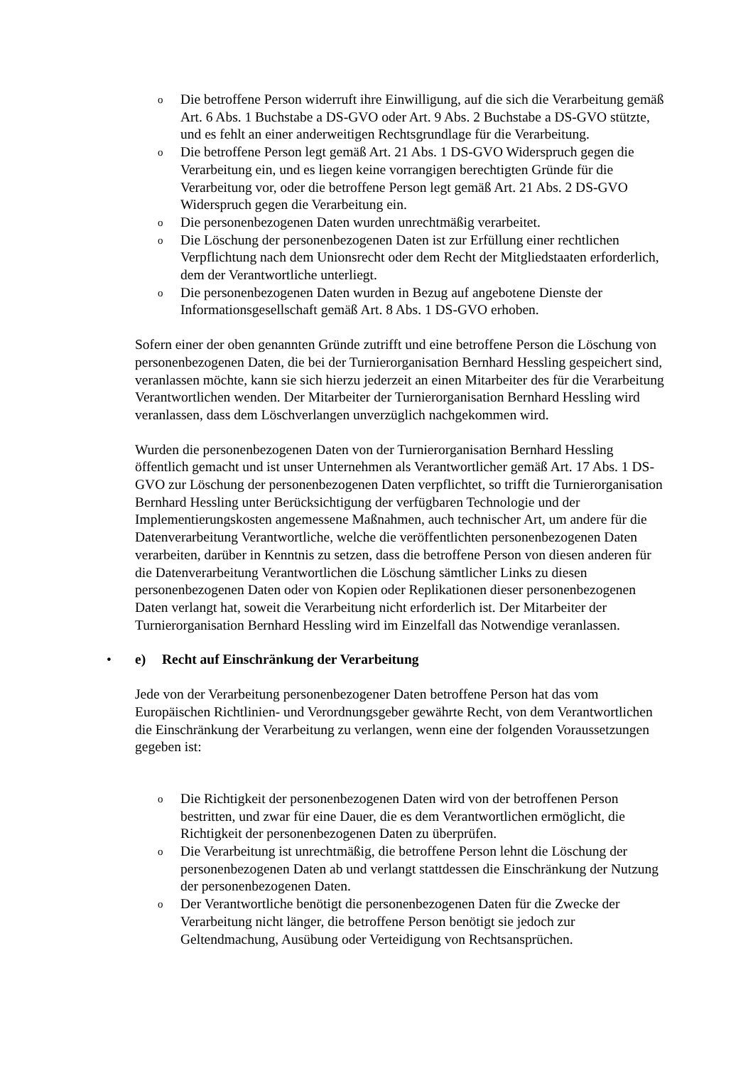o Die betroffene Person widerruft ihre Einwilligung, auf die sich die Verarbeitung gemäß Art. 6 Abs. 1 Buchstabe a DS-GVO oder Art. 9 Abs. 2 Buchstabe a DS-GVO stützte, und es fehlt an einer anderweitigen Rechtsgrundlage für die Verarbeitung.
o Die betroffene Person legt gemäß Art. 21 Abs. 1 DS-GVO Widerspruch gegen die Verarbeitung ein, und es liegen keine vorrangigen berechtigten Gründe für die Verarbeitung vor, oder die betroffene Person legt gemäß Art. 21 Abs. 2 DS-GVO Widerspruch gegen die Verarbeitung ein.
o Die personenbezogenen Daten wurden unrechtmäßig verarbeitet.
o Die Löschung der personenbezogenen Daten ist zur Erfüllung einer rechtlichen Verpflichtung nach dem Unionsrecht oder dem Recht der Mitgliedstaaten erforderlich, dem der Verantwortliche unterliegt.
o Die personenbezogenen Daten wurden in Bezug auf angebotene Dienste der Informationsgesellschaft gemäß Art. 8 Abs. 1 DS-GVO erhoben.
Sofern einer der oben genannten Gründe zutrifft und eine betroffene Person die Löschung von personenbezogenen Daten, die bei der Turnierorganisation Bernhard Hessling gespeichert sind, veranlassen möchte, kann sie sich hierzu jederzeit an einen Mitarbeiter des für die Verarbeitung Verantwortlichen wenden. Der Mitarbeiter der Turnierorganisation Bernhard Hessling wird veranlassen, dass dem Löschverlangen unverzüglich nachgekommen wird.
Wurden die personenbezogenen Daten von der Turnierorganisation Bernhard Hessling öffentlich gemacht und ist unser Unternehmen als Verantwortlicher gemäß Art. 17 Abs. 1 DS-GVO zur Löschung der personenbezogenen Daten verpflichtet, so trifft die Turnierorganisation Bernhard Hessling unter Berücksichtigung der verfügbaren Technologie und der Implementierungskosten angemessene Maßnahmen, auch technischer Art, um andere für die Datenverarbeitung Verantwortliche, welche die veröffentlichten personenbezogenen Daten verarbeiten, darüber in Kenntnis zu setzen, dass die betroffene Person von diesen anderen für die Datenverarbeitung Verantwortlichen die Löschung sämtlicher Links zu diesen personenbezogenen Daten oder von Kopien oder Replikationen dieser personenbezogenen Daten verlangt hat, soweit die Verarbeitung nicht erforderlich ist. Der Mitarbeiter der Turnierorganisation Bernhard Hessling wird im Einzelfall das Notwendige veranlassen.
• e) Recht auf Einschränkung der Verarbeitung
Jede von der Verarbeitung personenbezogener Daten betroffene Person hat das vom Europäischen Richtlinien- und Verordnungsgeber gewährte Recht, von dem Verantwortlichen die Einschränkung der Verarbeitung zu verlangen, wenn eine der folgenden Voraussetzungen gegeben ist:
o Die Richtigkeit der personenbezogenen Daten wird von der betroffenen Person bestritten, und zwar für eine Dauer, die es dem Verantwortlichen ermöglicht, die Richtigkeit der personenbezogenen Daten zu überprüfen.
o Die Verarbeitung ist unrechtmäßig, die betroffene Person lehnt die Löschung der personenbezogenen Daten ab und verlangt stattdessen die Einschränkung der Nutzung der personenbezogenen Daten.
o Der Verantwortliche benötigt die personenbezogenen Daten für die Zwecke der Verarbeitung nicht länger, die betroffene Person benötigt sie jedoch zur Geltendmachung, Ausübung oder Verteidigung von Rechtsansprüchen.